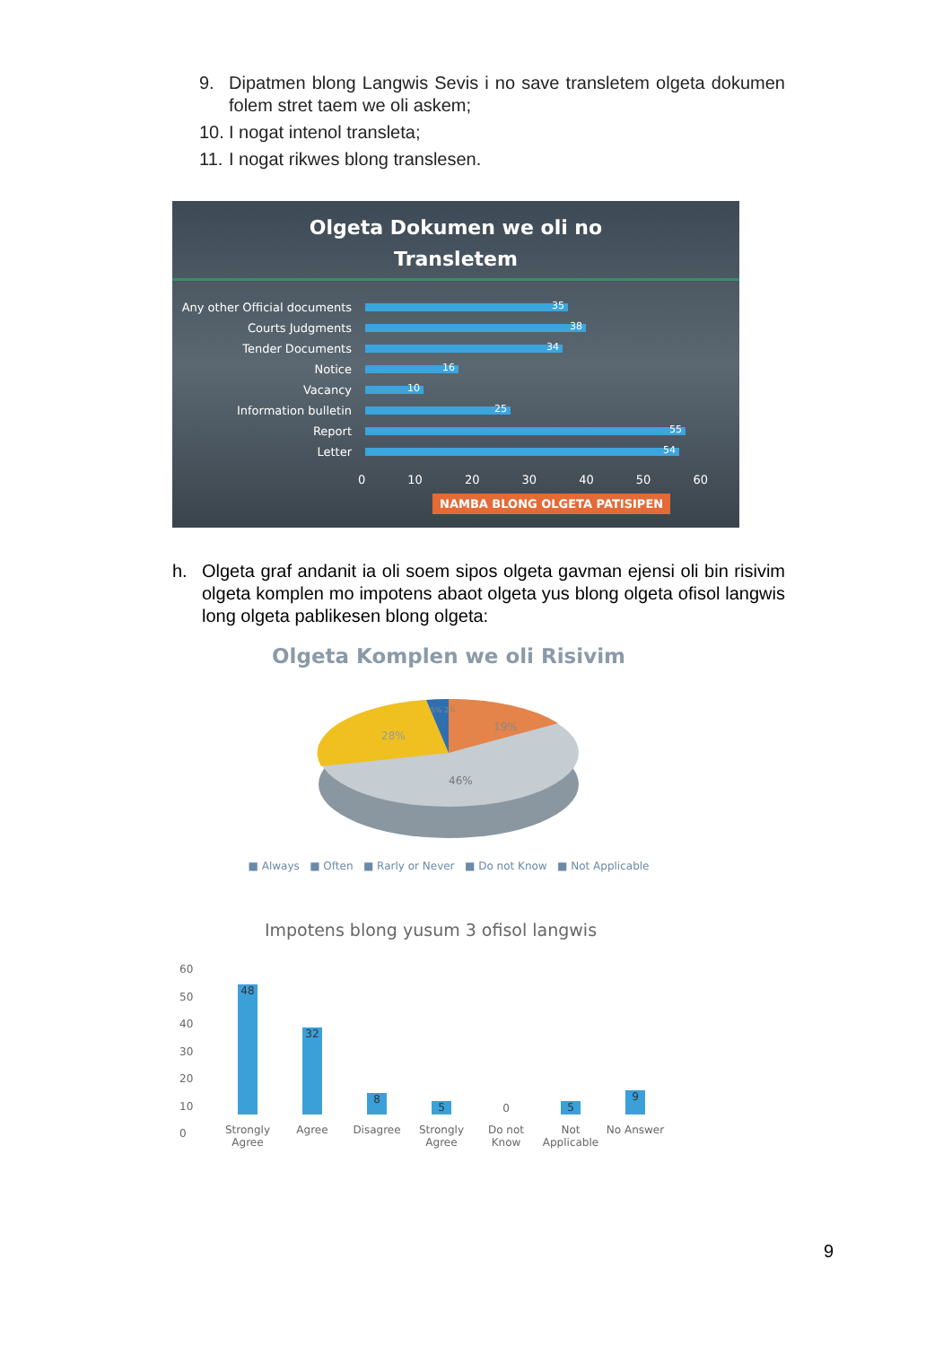9. Dipatmen blong Langwis Sevis i no save transletem olgeta dokumen folem stret taem we oli askem;
10. I nogat intenol transleta;
11. I nogat rikwes blong translesen.
Olgeta Dokumen we oli no
Transletem
Any other Official documents
35
Courts Judgments
38
Tender Documents
34
Notice
16
Vacancy
10
Information bulletin
25
Report
55
Letter
54
0 10 20 30 40 50 60
NAMBA BLONG OLGETA PATISIPEN
h. Olgeta graf andanit ia oli soem sipos olgeta gavman ejensi oli bin risivim olgeta komplen mo impotens abaot olgeta yus blong olgeta ofisol langwis long olgeta pablikesen blong olgeta:
Olgeta Komplen we oli Risivim
19%
46%
28%
5% 2%
■ Always ■ Often ■ Rarly or Never ■ Do not Know ■ Not Applicable
Impotens blong yusum 3 ofisol langwis
60
50
40
30
20
10
0
48
32
8
5
0
5
9
Strongly Agree
Agree Disagree Strongly Agree
Do not Know
Not Applicable
No Answer
9